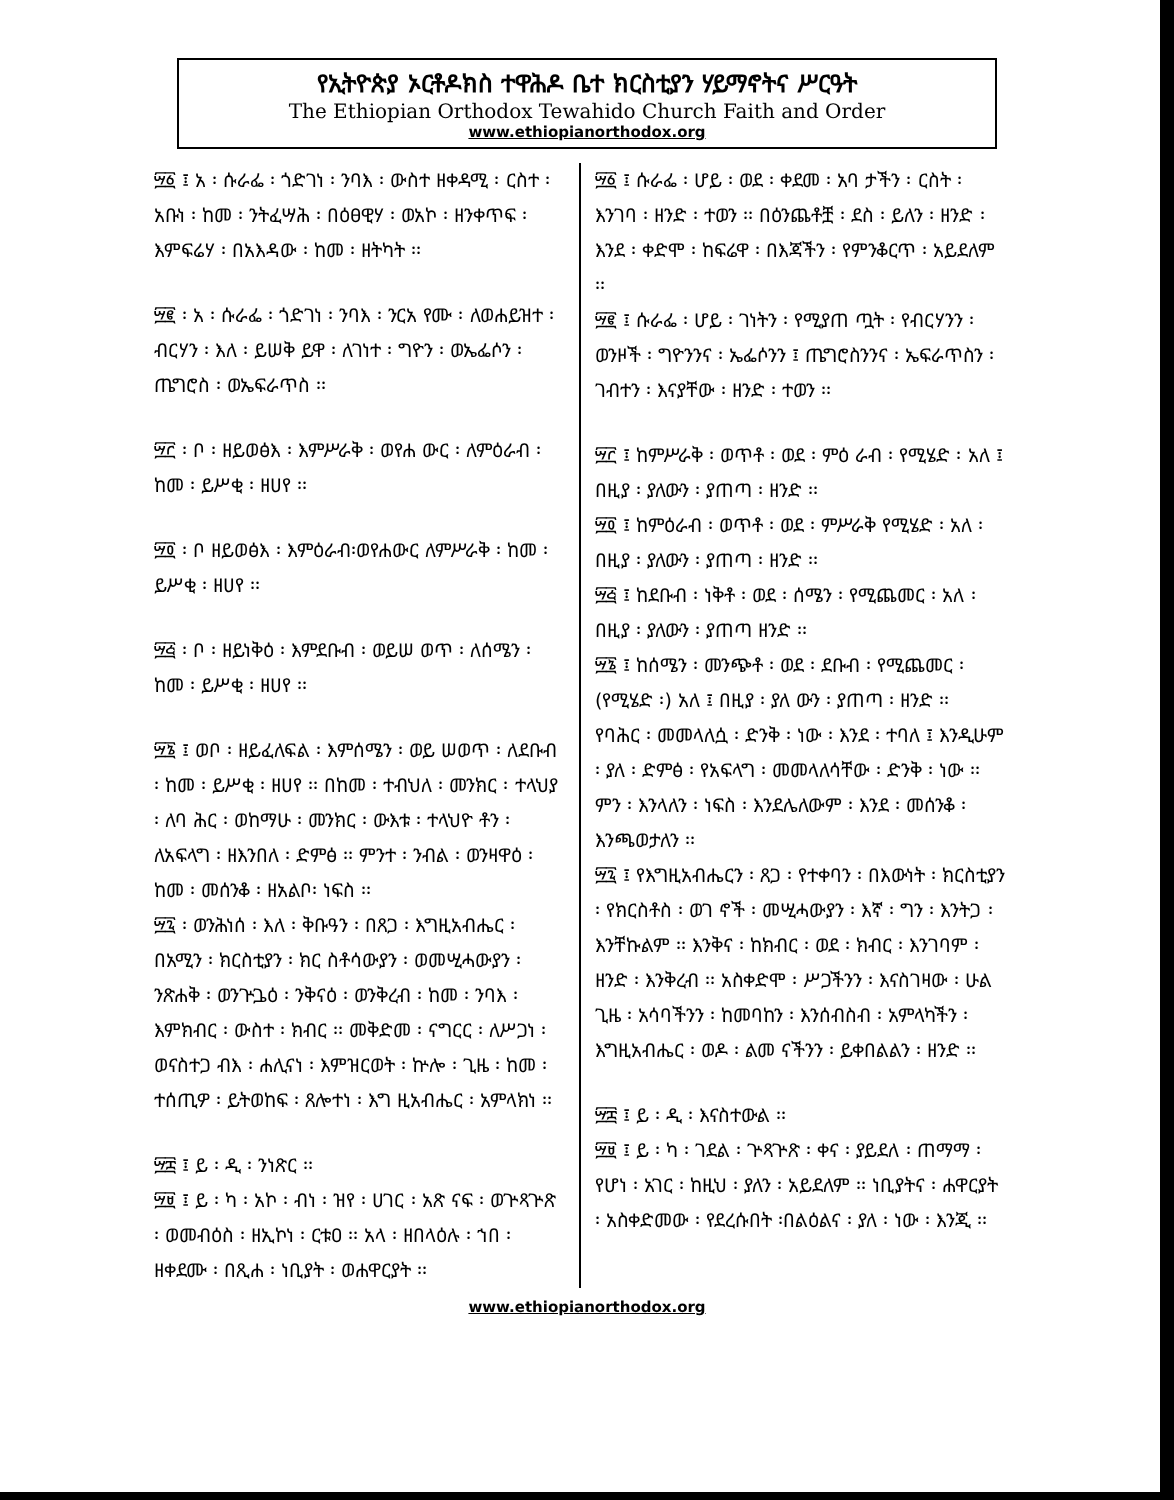የኢትዮጵያ ኦርቶዶክስ ተዋሕዶ ቤተ ክርስቲያን ሃይማኖትና ሥርዓት
The Ethiopian Orthodox Tewahido Church Faith and Order
www.ethiopianorthodox.org
፵፩ ፤ አ ፡ ሱራፌ ፡ ጎድገነ ፡ ንባእ ፡ ውስተ ዘቀዳሚ ፡ ርስተ ፡ አቡነ ፡ ከመ ፡ ንትፈሣሕ ፡ በዕፀዊሃ ፡ ወአኮ ፡ ዘንቀጥፍ ፡ እምፍሬሃ ፡ በአእዳው ፡ ከመ ፡ ዘትካት ፡፡
፵፪ ፡ አ ፡ ሱራፌ ፡ ጎድገነ ፡ ንባእ ፡ ንርአ የሙ ፡ ለወሐይዝተ ፡ ብርሃን ፡ እለ ፡ ይሠቅ ይዋ ፡ ለገነተ ፡ ግዮን ፡ ወኤፌሶን ፡ ጤግሮስ ፡ ወኤፍራጥስ ፡፡
፵፫ ፡ ቦ ፡ ዘይወፅእ ፡ እምሥራቅ ፡ ወየሐ ውር ፡ ለምዕራብ ፡ ከመ ፡ ይሥቂ ፡ ዘሀየ ፡፡
፵፬ ፡ ቦ ዘይወፅእ ፡ እምዕራብ፡ወየሐውር ለምሥራቅ ፡ ከመ ፡ ይሥቂ ፡ ዘሀየ ፡፡
፵፭ ፡ ቦ ፡ ዘይነቅዕ ፡ እምደቡብ ፡ ወይሠ ወጥ ፡ ለሰሜን ፡ ከመ ፡ ይሥቂ ፡ ዘሀየ ፡፡
፵፮ ፤ ወቦ ፡ ዘይፈለፍል ፡ እምሰሜን ፡ ወይ ሠወጥ ፡ ለደቡብ ፡ ከመ ፡ ይሥቂ ፡ ዘሀየ ፡፡ በከመ ፡ ተብህለ ፡ መንክር ፡ ተላህያ ፡ ለባ ሕር ፡ ወከማሁ ፡ መንክር ፡ ውእቱ ፡ ተላህዮ ቶን ፡ ለአፍላግ ፡ ዘእንበለ ፡ ድምፅ ፡፡ ምንተ ፡ ንብል ፡ ወንዛዋዕ ፡ ከመ ፡ መሰንቆ ፡ ዘአልቦ፡ ነፍስ ፡፡
፵፯ ፡ ወንሕነሰ ፡ እለ ፡ ቅቡዓን ፡ በጸጋ ፡ እግዚአብሔር ፡ በአሚን ፡ ክርስቲያን ፡ ክር ስቶሳውያን ፡ ወመሢሓውያን ፡ ንጽሐቅ ፡ ወንጕጔዕ ፡ ንቅናዕ ፡ ወንቅረብ ፡ ከመ ፡ ንባእ ፡ እምክብር ፡ ውስተ ፡ ክብር ፡፡ መቅድመ ፡ ናግርር ፡ ለሥጋነ ፡ ወናስተጋ ብእ ፡ ሐሊናነ ፡ እምዝርወት ፡ ኵሎ ፡ ጊዜ ፡ ከመ ፡ ተሰጢዎ ፡ ይትወከፍ ፡ ጸሎተነ ፡ እግ ዚአብሔር ፡ አምላክነ ፡፡
፵፰ ፤ ይ ፡ ዲ ፡ ንነጽር ፡፡
፵፱ ፤ ይ ፡ ካ ፡ አኮ ፡ ብነ ፡ ዝየ ፡ ሀገር ፡ አጽ ናፍ ፡ ወጕጻጕጽ ፡ ወመብዕስ ፡ ዘኢኮነ ፡ ርቱዐ ፡፡ አላ ፡ ዘበላዕሉ ፡ ኀበ ፡ ዘቀደሙ ፡ በጺሐ ፡ ነቢያት ፡ ወሐዋርያት ፡፡
፵፩ ፤ ሱራፌ ፡ ሆይ ፡ ወደ ፡ ቀደመ ፡ አባ ታችን ፡ ርስት ፡ እንገባ ፡ ዘንድ ፡ ተወን ፡፡ በዕንጨቶቿ ፡ ደስ ፡ ይለን ፡ ዘንድ ፡ እንደ ፡ ቀድሞ ፡ ከፍሬዋ ፡ በእጃችን ፡ የምንቆርጥ ፡ አይደለም ፡፡
፵፪ ፤ ሱራፌ ፡ ሆይ ፡ ገነትን ፡ የሚያጠ ጧት ፡ የብርሃንን ፡ ወንዞች ፡ ግዮንንና ፡ ኤፌሶንን ፤ ጤግሮስንንና ፡ ኤፍራጥስን ፡ ገብተን ፡ እናያቸው ፡ ዘንድ ፡ ተወን ፡፡
፵፫ ፤ ከምሥራቅ ፡ ወጥቶ ፡ ወደ ፡ ምዕ ራብ ፡ የሚሄድ ፡ አለ ፤ በዚያ ፡ ያለውን ፡ ያጠጣ ፡ ዘንድ ፡፡
፵፬ ፤ ከምዕራብ ፡ ወጥቶ ፡ ወደ ፡ ምሥራቅ የሚሄድ ፡ አለ ፡ በዚያ ፡ ያለውን ፡ ያጠጣ ፡ ዘንድ ፡፡
፵፭ ፤ ከደቡብ ፡ ነቅቶ ፡ ወደ ፡ ሰሜን ፡ የሚጨመር ፡ አለ ፡ በዚያ ፡ ያለውን ፡ ያጠጣ ዘንድ ፡፡
፵፮ ፤ ከሰሜን ፡ መንጭቶ ፡ ወደ ፡ ደቡብ ፡ የሚጨመር ፡ (የሚሄድ ፡) አለ ፤ በዚያ ፡ ያለ ውን ፡ ያጠጣ ፡ ዘንድ ፡፡
የባሕር ፡ መመላለሷ ፡ ድንቅ ፡ ነው ፡ እንደ ፡ ተባለ ፤ እንዲሁም ፡ ያለ ፡ ድምፅ ፡ የአፍላግ ፡ መመላለሳቸው ፡ ድንቅ ፡ ነው ፡፡ ምን ፡ እንላለን ፡ ነፍስ ፡ እንደሌለውም ፡ እንደ ፡ መሰንቆ ፡ እንጫወታለን ፡፡
፵፯ ፤ የእግዚአብሔርን ፡ ጸጋ ፡ የተቀባን ፡ በእውነት ፡ ክርስቲያን ፡ የክርስቶስ ፡ ወገ ኖች ፡ መሢሓውያን ፡ እኛ ፡ ግን ፡ እንትጋ ፡ እንቸኩልም ፡፡ እንቅና ፡ ከክብር ፡ ወደ ፡ ክብር ፡ እንገባም ፡ ዘንድ ፡ እንቅረብ ፡፡ አስቀድሞ ፡ ሥጋችንን ፡ እናስገዛው ፡ ሁል ጊዜ ፡ አሳባችንን ፡ ከመባከን ፡ እንሰብስብ ፡ አምላካችን ፡ እግዚአብሔር ፡ ወዶ ፡ ልመ ናችንን ፡ ይቀበልልን ፡ ዘንድ ፡፡
፵፰ ፤ ይ ፡ ዲ ፡ እናስተውል ፡፡
፵፱ ፤ ይ ፡ ካ ፡ ገደል ፡ ጕጻጕጽ ፡ ቀና ፡ ያይደለ ፡ ጠማማ ፡ የሆነ ፡ አገር ፡ ከዚህ ፡ ያለን ፡ አይደለም ፡፡ ነቢያትና ፡ ሐዋርያት ፡ አስቀድመው ፡ የደረሱበት ፡በልዕልና ፡ ያለ ፡ ነው ፡ እንጂ ፡፡
www.ethiopianorthodox.org